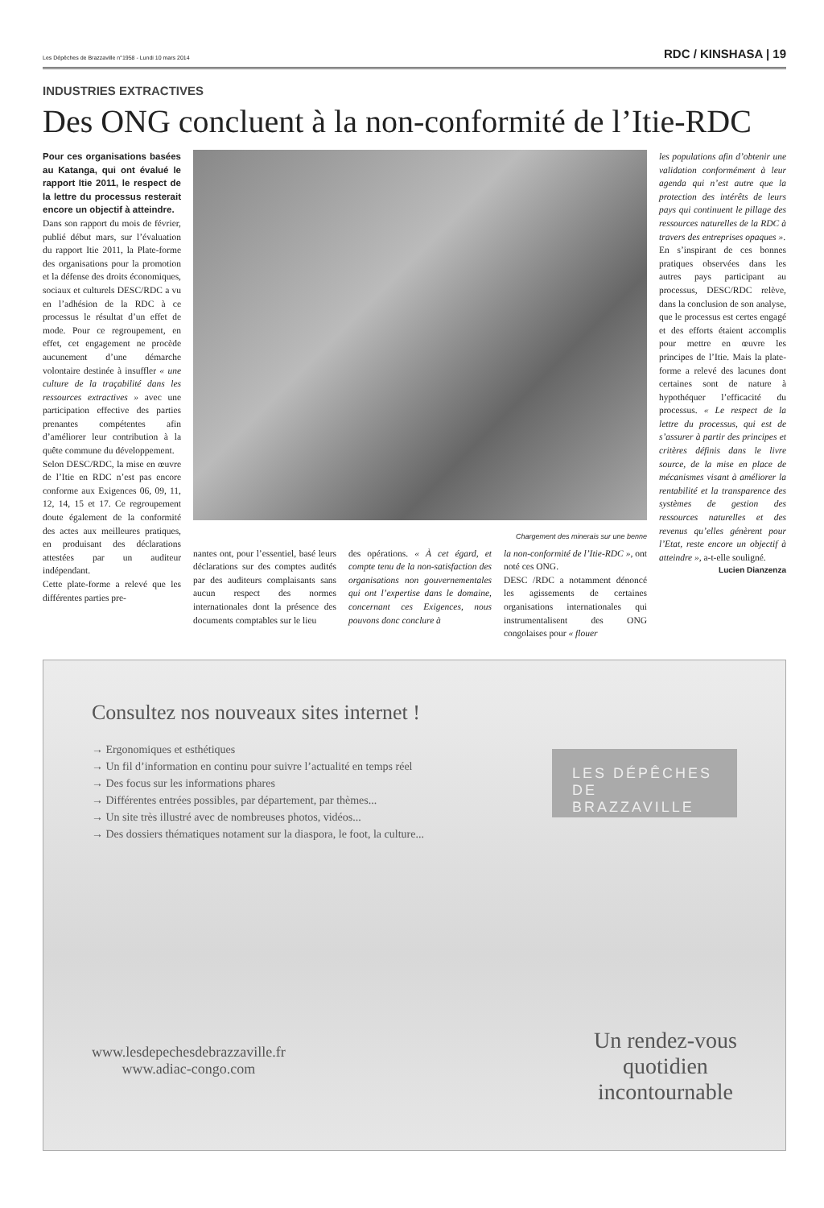Les Dépêches de Brazzaville n°1958 - Lundi 10 mars 2014 RDC / KINSHASA | 19
INDUSTRIES EXTRACTIVES
Des ONG concluent à la non-conformité de l’Itie-RDC
Pour ces organisations basées au Katanga, qui ont évalué le rapport Itie 2011, le respect de la lettre du processus resterait encore un objectif à atteindre.
Dans son rapport du mois de février, publié début mars, sur l’évaluation du rapport Itie 2011, la Plate-forme des organisations pour la promotion et la défense des droits économiques, sociaux et culturels DESC/RDC a vu en l’adhésion de la RDC à ce processus le résultat d’un effet de mode. Pour ce regroupement, en effet, cet engagement ne procède aucunement d’une démarche volontaire destinée à insuffler « une culture de la traçabilité dans les ressources extractives » avec une participation effective des parties prenantes compétentes afin d’améliorer leur contribution à la quête commune du développement.
Selon DESC/RDC, la mise en œuvre de l’Itie en RDC n’est pas encore conforme aux Exigences 06, 09, 11, 12, 14, 15 et 17. Ce regroupement doute également de la conformité des actes aux meilleures pratiques, en produisant des déclarations attestées par un auditeur indépendant.
Cette plate-forme a relevé que les différentes parties pre-
Chargement des minerais sur une benne
nantes ont, pour l’essentiel, basé leurs déclarations sur des comptes audités par des auditeurs complaisants sans aucun respect des normes internationales dont la présence des documents comptables sur le lieu
des opérations. « À cet égard, et compte tenu de la non-satisfaction des organisations non gouvernementales qui ont l’expertise dans le domaine, concernant ces Exigences, nous pouvons donc conclure à
la non-conformité de l’Itie-RDC », ont noté ces ONG.
DESC /RDC a notamment dénoncé les agissements de certaines organisations internationales qui instrumentalisent des ONG congolaises pour « flouer
les populations afin d’obtenir une validation conformément à leur agenda qui n’est autre que la protection des intérêts de leurs pays qui continuent le pillage des ressources naturelles de la RDC à travers des entreprises opaques ».
En s’inspirant de ces bonnes pratiques observées dans les autres pays participant au processus, DESC/RDC relève, dans la conclusion de son analyse, que le processus est certes engagé et des efforts étaient accomplis pour mettre en œuvre les principes de l’Itie. Mais la plate-forme a relevé des lacunes dont certaines sont de nature à hypothéquer l’efficacité du processus. « Le respect de la lettre du processus, qui est de s’assurer à partir des principes et critères définis dans le livre source, de la mise en place de mécanismes visant à améliorer la rentabilité et la transparence des systèmes de gestion des ressources naturelles et des revenus qu’elles génèrent pour l’Etat, reste encore un objectif à atteindre », a-t-elle souligné.
Lucien Dianzenza
Consultez nos nouveaux sites internet !
LES DÉPÊCHES
DE BRAZZAVILLE
→ Ergonomiques et esthétiques
→ Un fil d’information en continu pour suivre l’actualité en temps réel
→ Des focus sur les informations phares
→ Différentes entrées possibles, par département, par thèmes...
→ Un site très illustré avec de nombreuses photos, vidéos...
→ Des dossiers thématiques notament sur la diaspora, le foot, la culture...
www.lesdepechesdebrazzaville.fr
www.adiac-congo.com
Un rendez-vous
quotidien
incontournable